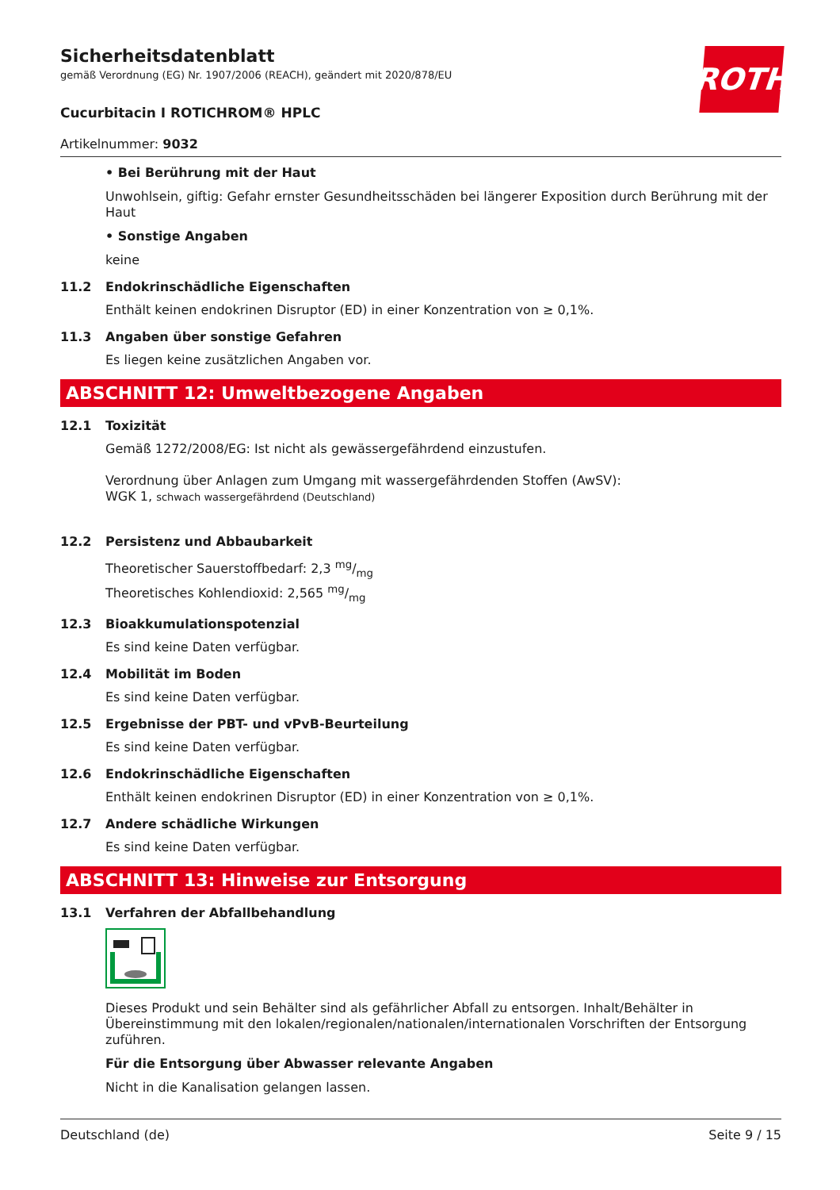Sicherheitsdatenblatt
gemäß Verordnung (EG) Nr. 1907/2006 (REACH), geändert mit 2020/878/EU
ROTH
Cucurbitacin I ROTICHROM® HPLC
Artikelnummer: 9032
• Bei Berührung mit der Haut
Unwohlsein, giftig: Gefahr ernster Gesundheitsschäden bei längerer Exposition durch Berührung mit der Haut
• Sonstige Angaben
keine
11.2 Endokrinschädliche Eigenschaften
Enthält keinen endokrinen Disruptor (ED) in einer Konzentration von ≥ 0,1%.
11.3 Angaben über sonstige Gefahren
Es liegen keine zusätzlichen Angaben vor.
ABSCHNITT 12: Umweltbezogene Angaben
12.1 Toxizität
Gemäß 1272/2008/EG: Ist nicht als gewässergefährdend einzustufen.
Verordnung über Anlagen zum Umgang mit wassergefährdenden Stoffen (AwSV):
WGK 1, schwach wassergefährdend (Deutschland)
12.2 Persistenz und Abbaubarkeit
Theoretischer Sauerstoffbedarf: 2,3 mg/mg
Theoretisches Kohlendioxid: 2,565 mg/mg
12.3 Bioakkumulationspotenzial
Es sind keine Daten verfügbar.
12.4 Mobilität im Boden
Es sind keine Daten verfügbar.
12.5 Ergebnisse der PBT- und vPvB-Beurteilung
Es sind keine Daten verfügbar.
12.6 Endokrinschädliche Eigenschaften
Enthält keinen endokrinen Disruptor (ED) in einer Konzentration von ≥ 0,1%.
12.7 Andere schädliche Wirkungen
Es sind keine Daten verfügbar.
ABSCHNITT 13: Hinweise zur Entsorgung
13.1 Verfahren der Abfallbehandlung
Dieses Produkt und sein Behälter sind als gefährlicher Abfall zu entsorgen. Inhalt/Behälter in Übereinstimmung mit den lokalen/regionalen/nationalen/internationalen Vorschriften der Entsorgung zuführen.
Für die Entsorgung über Abwasser relevante Angaben
Nicht in die Kanalisation gelangen lassen.
Deutschland (de) Seite 9 / 15